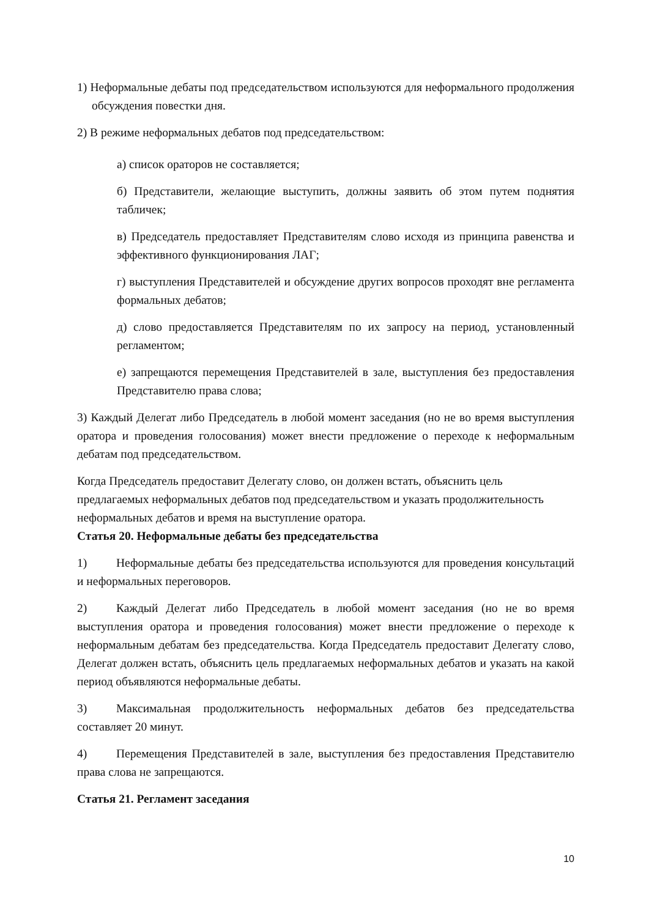1) Неформальные дебаты под председательством используются для неформального продолжения обсуждения повестки дня.
2) В режиме неформальных дебатов под председательством:
а) список ораторов не составляется;
б) Представители, желающие выступить, должны заявить об этом путем поднятия табличек;
в) Председатель предоставляет Представителям слово исходя из принципа равенства и эффективного функционирования ЛАГ;
г) выступления Представителей и обсуждение других вопросов проходят вне регламента формальных дебатов;
д) слово предоставляется Представителям по их запросу на период, установленный регламентом;
е) запрещаются перемещения Представителей в зале, выступления без предоставления Представителю права слова;
3) Каждый Делегат либо Председатель в любой момент заседания (но не во время выступления оратора и проведения голосования) может внести предложение о переходе к неформальным дебатам под председательством.
Когда Председатель предоставит Делегату слово, он должен встать, объяснить цель предлагаемых неформальных дебатов под председательством и указать продолжительность неформальных дебатов и время на выступление оратора.
Статья 20. Неформальные дебаты без председательства
1) Неформальные дебаты без председательства используются для проведения консультаций и неформальных переговоров.
2) Каждый Делегат либо Председатель в любой момент заседания (но не во время выступления оратора и проведения голосования) может внести предложение о переходе к неформальным дебатам без председательства. Когда Председатель предоставит Делегату слово, Делегат должен встать, объяснить цель предлагаемых неформальных дебатов и указать на какой период объявляются неформальные дебаты.
3) Максимальная продолжительность неформальных дебатов без председательства составляет 20 минут.
4) Перемещения Представителей в зале, выступления без предоставления Представителю права слова не запрещаются.
Статья 21. Регламент заседания
10